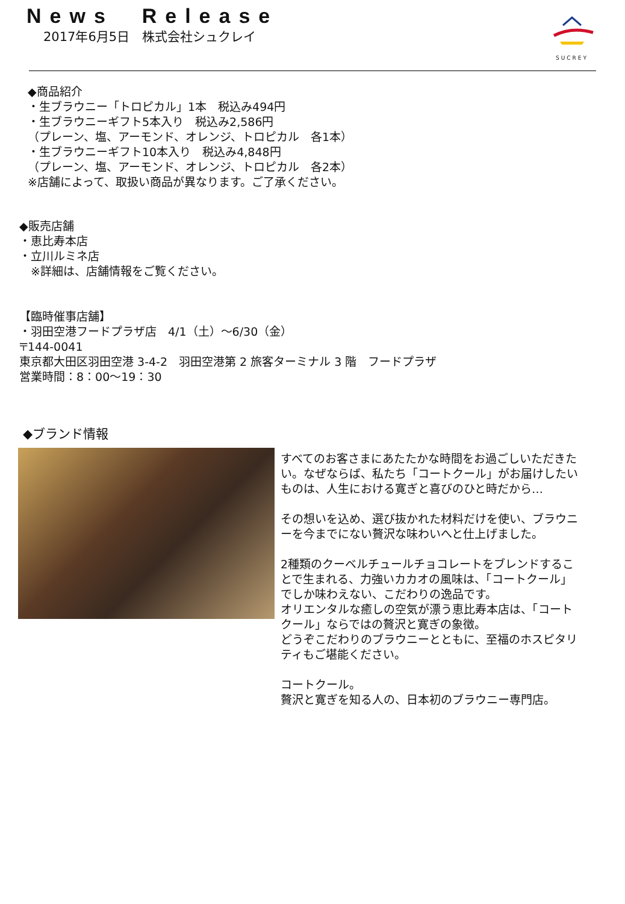News Release
2017年6月5日　株式会社シュクレイ
SUCREY
◆商品紹介
・生ブラウニー「トロピカル」1本　税込み494円
・生ブラウニーギフト5本入り　税込み2,586円
（プレーン、塩、アーモンド、オレンジ、トロピカル　各1本）
・生ブラウニーギフト10本入り　税込み4,848円
（プレーン、塩、アーモンド、オレンジ、トロピカル　各2本）
※店舗によって、取扱い商品が異なります。ご了承ください。
◆販売店舗
・恵比寿本店
・立川ルミネ店
　※詳細は、店舗情報をご覧ください。
【臨時催事店舗】
・羽田空港フードプラザ店　4/1（土）～6/30（金）
〒144-0041
東京都大田区羽田空港 3-4-2　羽田空港第 2 旅客ターミナル 3 階　フードプラザ
営業時間：8：00～19：30
◆ブランド情報
すべてのお客さまにあたたかな時間をお過ごしいただきたい。なぜならば、私たち「コートクール」がお届けしたいものは、人生における寛ぎと喜びのひと時だから…
その想いを込め、選び抜かれた材料だけを使い、ブラウニーを今までにない贅沢な味わいへと仕上げました。
2種類のクーベルチュールチョコレートをブレンドすることで生まれる、力強いカカオの風味は、「コートクール」でしか味わえない、こだわりの逸品です。
オリエンタルな癒しの空気が漂う恵比寿本店は、「コートクール」ならではの贅沢と寛ぎの象徴。
どうぞこだわりのブラウニーとともに、至福のホスピタリティもご堪能ください。
コートクール。
贅沢と寛ぎを知る人の、日本初のブラウニー専門店。